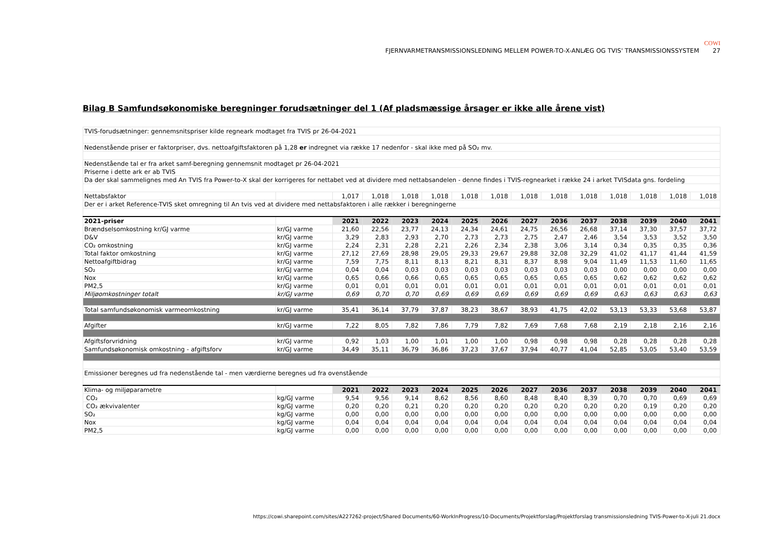COWI
FJERNVARMETRANSMISSIONSLEDNING MELLEM POWER-TO-X-ANLÆG OG TVIS' TRANSMISSIONSSYSTEM 27
Bilag B Samfundsøkonomiske beregninger forudsætninger del 1 (Af pladsmæssige årsager er ikke alle årene vist)
| TVIS-forudsætninger: gennemsnitspriser kilde regneark modtaget fra TVIS pr 26-04-2021 | | | | | | | | | | | | | | |
| Nedenstående priser er faktorpriser, dvs. nettoafgiftsfaktoren på 1,28 er indregnet via række 17 nedenfor - skal ikke med på SO₂ mv. | | | | | | | | | | | | | | |
| Nedenstående tal er fra arket samf-beregning gennemsnit modtaget pr 26-04-2021 | | | | | | | | | | | | | | |
| Priserne i dette ark er ab TVIS | | | | | | | | | | | | | | |
| Da der skal sammelignes med An TVIS fra Power-to-X skal der korrigeres for nettabet ved at dividere med nettabsandelen - denne findes i TVIS-regnearket i række 24 i arket TVISdata gns. fordeling | | | | | | | | | | | | | | |
| Nettabsfaktor | | 1,017 | 1,018 | 1,018 | 1,018 | 1,018 | 1,018 | 1,018 | 1,018 | 1,018 | 1,018 | 1,018 | 1,018 | 1,018 |
| Der er i arket Reference-TVIS sket omregning til An tvis ved at dividere med nettabsfaktoren i alle rækker i beregningerne | | | | | | | | | | | | | | |
| 2021-priser | | 2021 | 2022 | 2023 | 2024 | 2025 | 2026 | 2027 | 2036 | 2037 | 2038 | 2039 | 2040 | 2041 |
| Brændselsomkostning kr/GJ varme | kr/GJ varme | 21,60 | 22,56 | 23,77 | 24,13 | 24,34 | 24,61 | 24,75 | 26,56 | 26,68 | 37,14 | 37,30 | 37,57 | 37,72 |
| D&V | kr/GJ varme | 3,29 | 2,83 | 2,93 | 2,70 | 2,73 | 2,73 | 2,75 | 2,47 | 2,46 | 3,54 | 3,53 | 3,52 | 3,50 |
| CO₂ omkostning | kr/GJ varme | 2,24 | 2,31 | 2,28 | 2,21 | 2,26 | 2,34 | 2,38 | 3,06 | 3,14 | 0,34 | 0,35 | 0,35 | 0,36 |
| Total faktor omkostning | kr/GJ varme | 27,12 | 27,69 | 28,98 | 29,05 | 29,33 | 29,67 | 29,88 | 32,08 | 32,29 | 41,02 | 41,17 | 41,44 | 41,59 |
| Nettoafgiftbidrag | kr/GJ varme | 7,59 | 7,75 | 8,11 | 8,13 | 8,21 | 8,31 | 8,37 | 8,98 | 9,04 | 11,49 | 11,53 | 11,60 | 11,65 |
| SO₂ | kr/GJ varme | 0,04 | 0,04 | 0,03 | 0,03 | 0,03 | 0,03 | 0,03 | 0,03 | 0,03 | 0,00 | 0,00 | 0,00 | 0,00 |
| Nox | kr/GJ varme | 0,65 | 0,66 | 0,66 | 0,65 | 0,65 | 0,65 | 0,65 | 0,65 | 0,65 | 0,62 | 0,62 | 0,62 | 0,62 |
| PM2,5 | kr/GJ varme | 0,01 | 0,01 | 0,01 | 0,01 | 0,01 | 0,01 | 0,01 | 0,01 | 0,01 | 0,01 | 0,01 | 0,01 | 0,01 |
| Miljøomkostninger totalt | kr/GJ varme | 0,69 | 0,70 | 0,70 | 0,69 | 0,69 | 0,69 | 0,69 | 0,69 | 0,69 | 0,63 | 0,63 | 0,63 | 0,63 |
| Total samfundsøkonomisk varmeomkostning | kr/GJ varme | 35,41 | 36,14 | 37,79 | 37,87 | 38,23 | 38,67 | 38,93 | 41,75 | 42,02 | 53,13 | 53,33 | 53,68 | 53,87 |
| Afgifter | kr/GJ varme | 7,22 | 8,05 | 7,82 | 7,86 | 7,79 | 7,82 | 7,69 | 7,68 | 7,68 | 2,19 | 2,18 | 2,16 | 2,16 |
| Afgiftsforvridning | kr/GJ varme | 0,92 | 1,03 | 1,00 | 1,01 | 1,00 | 1,00 | 0,98 | 0,98 | 0,98 | 0,28 | 0,28 | 0,28 | 0,28 |
| Samfundsøkonomisk omkostning - afgiftsforv | kr/GJ varme | 34,49 | 35,11 | 36,79 | 36,86 | 37,23 | 37,67 | 37,94 | 40,77 | 41,04 | 52,85 | 53,05 | 53,40 | 53,59 |
| Emissioner beregnes ud fra nedenstående tal - men værdierne beregnes ud fra ovenstående | | | | | | | | | | | | | | |
| Klima- og miljøparametre | | 2021 | 2022 | 2023 | 2024 | 2025 | 2026 | 2027 | 2036 | 2037 | 2038 | 2039 | 2040 | 2041 |
| CO₂ | kg/GJ varme | 9,54 | 9,56 | 9,14 | 8,62 | 8,56 | 8,60 | 8,48 | 8,40 | 8,39 | 0,70 | 0,70 | 0,69 | 0,69 |
| CO₂ ækvivalenter | kg/GJ varme | 0,20 | 0,20 | 0,21 | 0,20 | 0,20 | 0,20 | 0,20 | 0,20 | 0,20 | 0,20 | 0,19 | 0,20 | 0,20 |
| SO₂ | kg/GJ varme | 0,00 | 0,00 | 0,00 | 0,00 | 0,00 | 0,00 | 0,00 | 0,00 | 0,00 | 0,00 | 0,00 | 0,00 | 0,00 |
| Nox | kg/GJ varme | 0,04 | 0,04 | 0,04 | 0,04 | 0,04 | 0,04 | 0,04 | 0,04 | 0,04 | 0,04 | 0,04 | 0,04 | 0,04 |
| PM2,5 | kg/GJ varme | 0,00 | 0,00 | 0,00 | 0,00 | 0,00 | 0,00 | 0,00 | 0,00 | 0,00 | 0,00 | 0,00 | 0,00 | 0,00 |
https://cowi.sharepoint.com/sites/A227262-project/Shared Documents/60-WorkInProgress/10-Documents/Projektforslag/Projektforslag transmissionsledning TVIS-Power-to-X-juli 21.docx